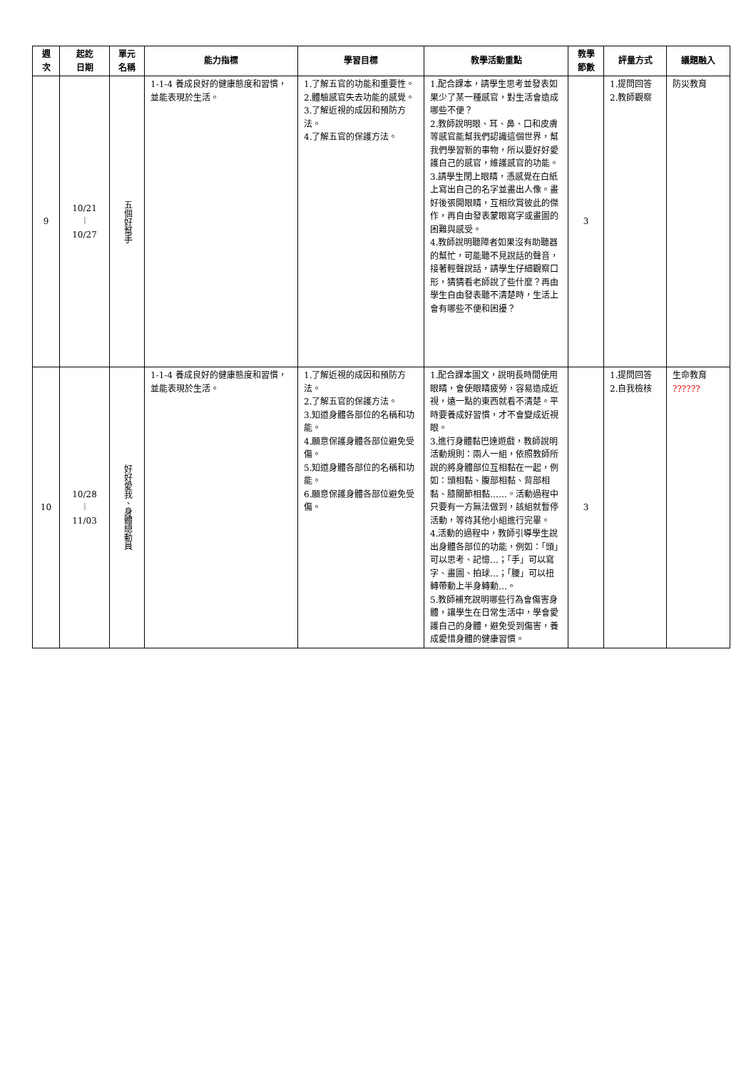| 週 次 | 起訖 日期 | 單元 名稱 | 能力指標 | 學習目標 | 教學活動重點 | 教學 節數 | 評量方式 | 議題融入 |
| --- | --- | --- | --- | --- | --- | --- | --- | --- |
| 9 | 10/21 ︱ 10/27 | 五個好幫手 | 1-1-4 養成良好的健康態度和習慣，並能表現於生活。 | 1.了解五官的功能和重要性。 2.體驗感官失去功能的感覺。 3.了解近視的成因和預防方法。 4.了解五官的保護方法。 | 1.配合課本，請學生思考並發表如果少了某一種感官，對生活會造成哪些不便？ 2.教師說明眼、耳、鼻、口和皮膚等感官能幫我們認識這個世界，幫我們學習新的事物，所以要好好愛護自己的感官，維護感官的功能。 3.請學生閉上眼睛，憑感覺在白紙上寫出自己的名字並畫出人像。畫好後張開眼睛，互相欣賞彼此的傑作，再自由發表蒙眼寫字或畫圖的困難與感受。 4.教師說明聽障者如果沒有助聽器的幫忙，可能聽不見說話的聲音，接著輕聲說話，請學生仔細觀察口形，猜猜看老師說了些什麼？再由學生自由發表聽不清楚時，生活上會有哪些不便和困擾？ | 3 | 1.提問回答 2.教師觀察 | 防災教育 |
| 10 | 10/28 ︱ 11/03 | 好好愛我、身體總動員 | 1-1-4 養成良好的健康態度和習慣，並能表現於生活。 | 1.了解近視的成因和預防方法。 2.了解五官的保護方法。 3.知道身體各部位的名稱和功能。 4.願意保護身體各部位避免受傷。 5.知道身體各部位的名稱和功能。 6.願意保護身體各部位避免受傷。 | 1.配合課本圖文，說明長時間使用眼睛，會使眼睛疲勞，容易造成近視，遠一點的東西就看不清楚。平時要養成好習慣，才不會變成近視眼。 3.進行身體黏巴達遊戲，教師說明活動規則：兩人一組，依照教師所說的將身體部位互相黏在一起，例如：頭相黏、腹部相黏、背部相黏、膝關節相黏……。活動過程中只要有一方無法做到，該組就暫停活動，等待其他小組進行完畢。 4.活動的過程中，教師引導學生說出身體各部位的功能，例如：「頭」可以思考、記憶…；「手」可以寫字、畫圖、拍球…；「腰」可以扭轉帶動上半身轉動…。 5.教師補充說明哪些行為會傷害身體，讓學生在日常生活中，學會愛護自己的身體，避免受到傷害，養成愛惜身體的健康習慣。 | 3 | 1.提問回答 2.自我檢核 | 生命教育 ?????? |